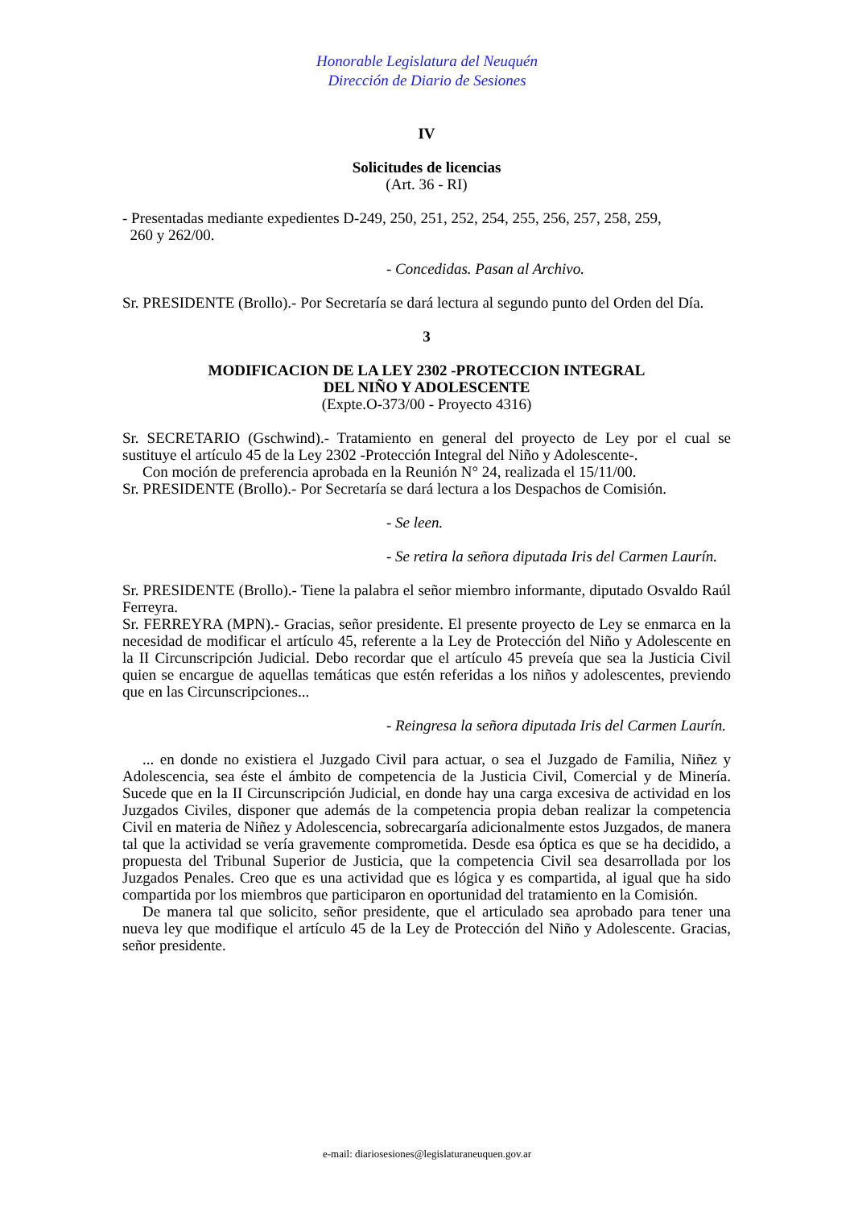Honorable Legislatura del Neuquén
Dirección de Diario de Sesiones
IV
Solicitudes de licencias
(Art. 36 - RI)
- Presentadas mediante expedientes D-249, 250, 251, 252, 254, 255, 256, 257, 258, 259,
260 y 262/00.
- Concedidas. Pasan al Archivo.
Sr. PRESIDENTE (Brollo).- Por Secretaría se dará lectura al segundo punto del Orden del Día.
3
MODIFICACION DE LA LEY 2302 -PROTECCION INTEGRAL
DEL NIÑO Y ADOLESCENTE
(Expte.O-373/00 - Proyecto 4316)
Sr. SECRETARIO (Gschwind).- Tratamiento en general del proyecto de Ley por el cual se sustituye el artículo 45 de la Ley 2302 -Protección Integral del Niño y Adolescente-.
Con moción de preferencia aprobada en la Reunión N° 24, realizada el 15/11/00.
Sr. PRESIDENTE (Brollo).- Por Secretaría se dará lectura a los Despachos de Comisión.
- Se leen.
- Se retira la señora diputada Iris del Carmen Laurín.
Sr. PRESIDENTE (Brollo).- Tiene la palabra el señor miembro informante, diputado Osvaldo Raúl Ferreyra.
Sr. FERREYRA (MPN).- Gracias, señor presidente. El presente proyecto de Ley se enmarca en la necesidad de modificar el artículo 45, referente a la Ley de Protección del Niño y Adolescente en la II Circunscripción Judicial. Debo recordar que el artículo 45 preveía que sea la Justicia Civil quien se encargue de aquellas temáticas que estén referidas a los niños y adolescentes, previendo que en las Circunscripciones...
- Reingresa la señora diputada Iris del Carmen Laurín.
... en donde no existiera el Juzgado Civil para actuar, o sea el Juzgado de Familia, Niñez y Adolescencia, sea éste el ámbito de competencia de la Justicia Civil, Comercial y de Minería. Sucede que en la II Circunscripción Judicial, en donde hay una carga excesiva de actividad en los Juzgados Civiles, disponer que además de la competencia propia deban realizar la competencia Civil en materia de Niñez y Adolescencia, sobrecargaría adicionalmente estos Juzgados, de manera tal que la actividad se vería gravemente comprometida. Desde esa óptica es que se ha decidido, a propuesta del Tribunal Superior de Justicia, que la competencia Civil sea desarrollada por los Juzgados Penales. Creo que es una actividad que es lógica y es compartida, al igual que ha sido compartida por los miembros que participaron en oportunidad del tratamiento en la Comisión.
De manera tal que solicito, señor presidente, que el articulado sea aprobado para tener una nueva ley que modifique el artículo 45 de la Ley de Protección del Niño y Adolescente. Gracias, señor presidente.
e-mail: diariosesiones@legislaturaneuquen.gov.ar